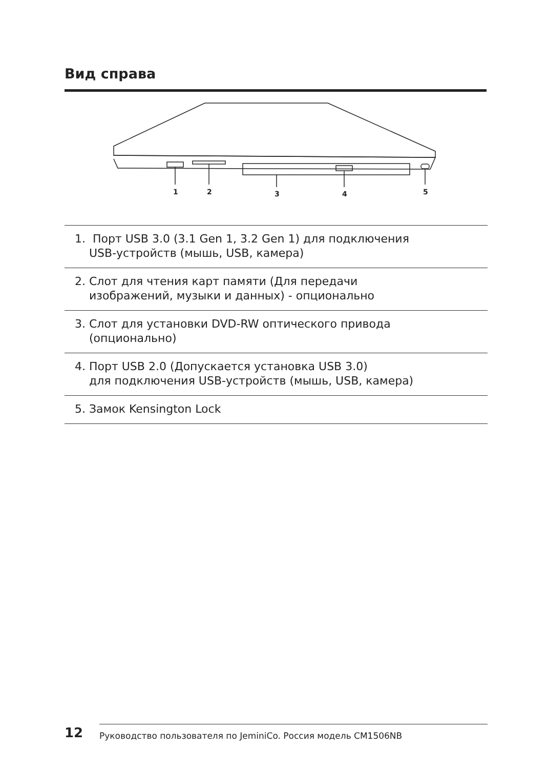Вид справа
1
2
3
4
5
1. Порт USB 3.0 (3.1 Gen 1, 3.2 Gen 1) для подключения
USB-устройств (мышь, USB, камера)
2. Слот для чтения карт памяти (Для передачи
изображений, музыки и данных) - опционально
3. Слот для установки DVD-RW оптического привода
(опционально)
4. Порт USB 2.0 (Допускается установка USB 3.0)
для подключения USB-устройств (мышь, USB, камера)
5. Замок Kensington Lock
12 Руководство пользователя по JeminiCo. Россия модель CM1506NB